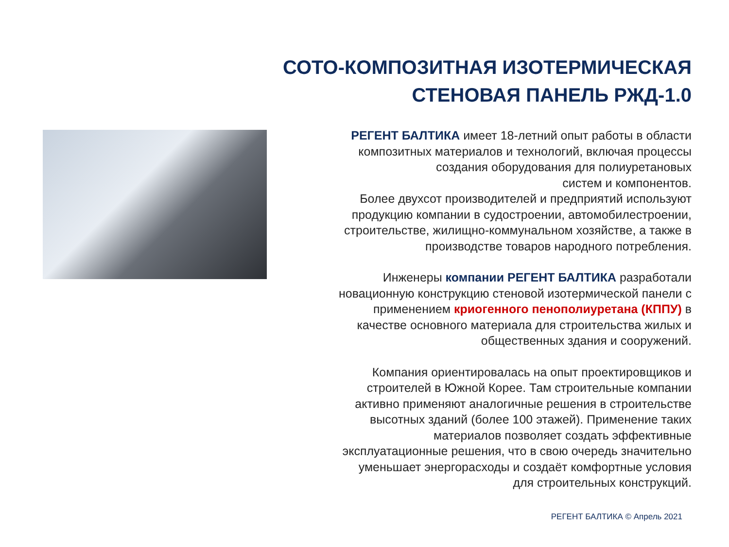СОТО-КОМПОЗИТНАЯ ИЗОТЕРМИЧЕСКАЯ
СТЕНОВАЯ ПАНЕЛЬ РЖД-1.0
РЕГЕНТ БАЛТИКА имеет 18-летний опыт работы в области
композитных материалов и технологий, включая процессы
создания оборудования для полиуретановых
систем и компонентов.
Более двухсот производителей и предприятий используют
продукцию компании в судостроении, автомобилестроении,
строительстве, жилищно-коммунальном хозяйстве, а также в
производстве товаров народного потребления.
Инженеры компании РЕГЕНТ БАЛТИКА разработали
новационную конструкцию стеновой изотермической панели с
применением криогенного пенополиуретана (КППУ) в
качестве основного материала для строительства жилых и
общественных здания и сооружений.
Компания ориентировалась на опыт проектировщиков и
строителей в Южной Корее. Там строительные компании
активно применяют аналогичные решения в строительстве
высотных зданий (более 100 этажей). Применение таких
материалов позволяет создать эффективные
эксплуатационные решения, что в свою очередь значительно
уменьшает энергорасходы и создаёт комфортные условия
для строительных конструкций.
РЕГЕНТ БАЛТИКА © Апрель 2021